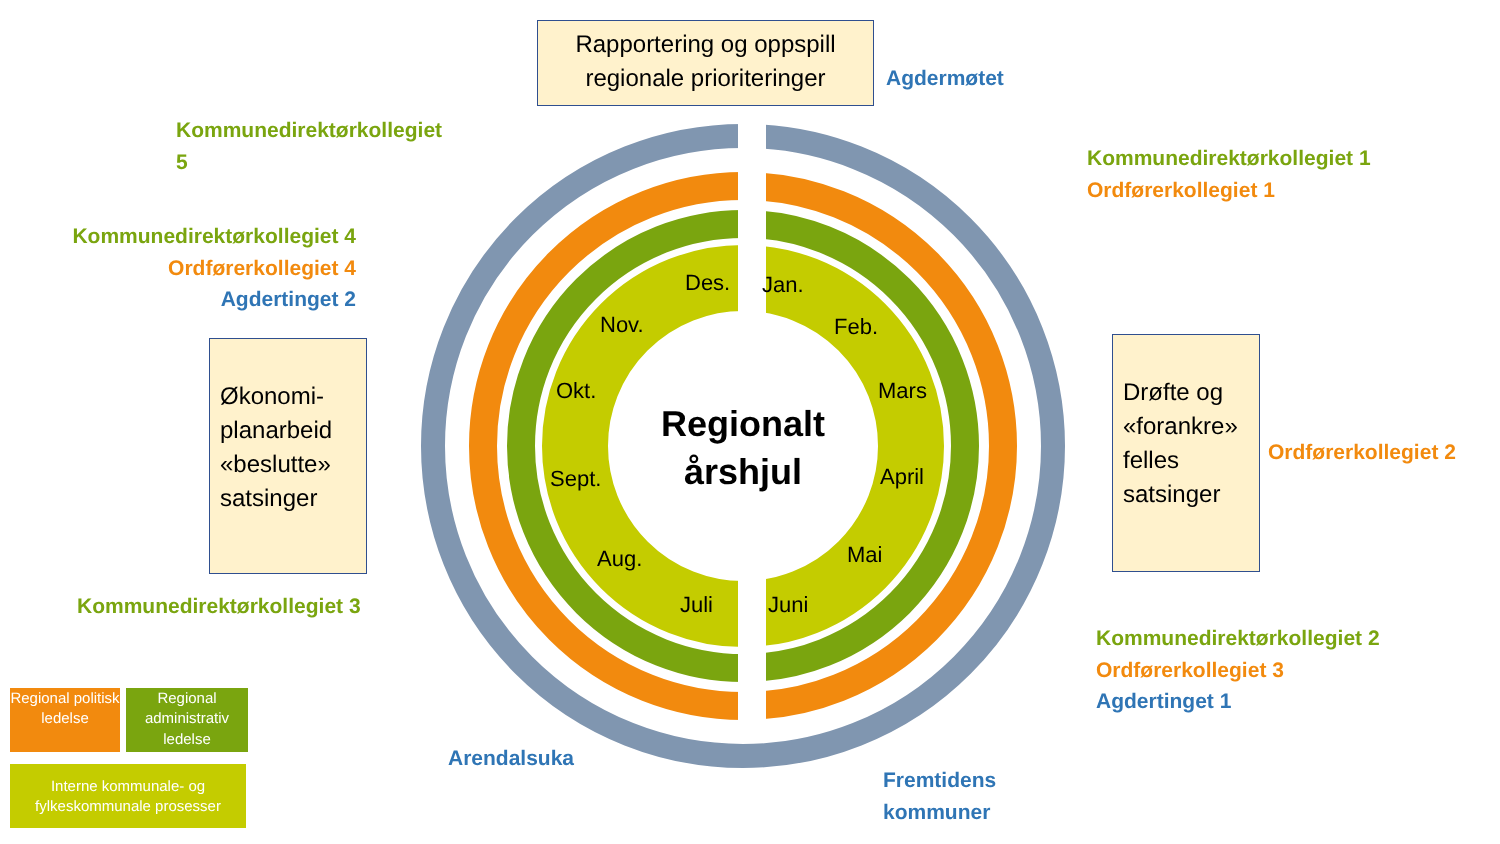Rapportering og oppspill regionale prioriteringer
Agdermøtet
Kommunedirektørkollegiet
5
Kommunedirektørkollegiet 1
Ordførerkollegiet 1
Kommunedirektørkollegiet 4
Ordførerkollegiet 4
Agdertinget 2
Økonomi-planarbeid «beslutte» satsinger
Drøfte og «forankre» felles satsinger
Ordførerkollegiet 2
Regionalt årshjul
Des. Jan.
Nov. Feb.
Okt. Mars
Sept. April
Aug. Mai
Juli Juni
Kommunedirektørkollegiet 3
Kommunedirektørkollegiet 2
Ordførerkollegiet 3
Agdertinget 1
Arendalsuka
Fremtidens
kommuner
Regional politisk ledelse
Regional administrativ ledelse
Interne kommunale- og fylkeskommunale prosesser